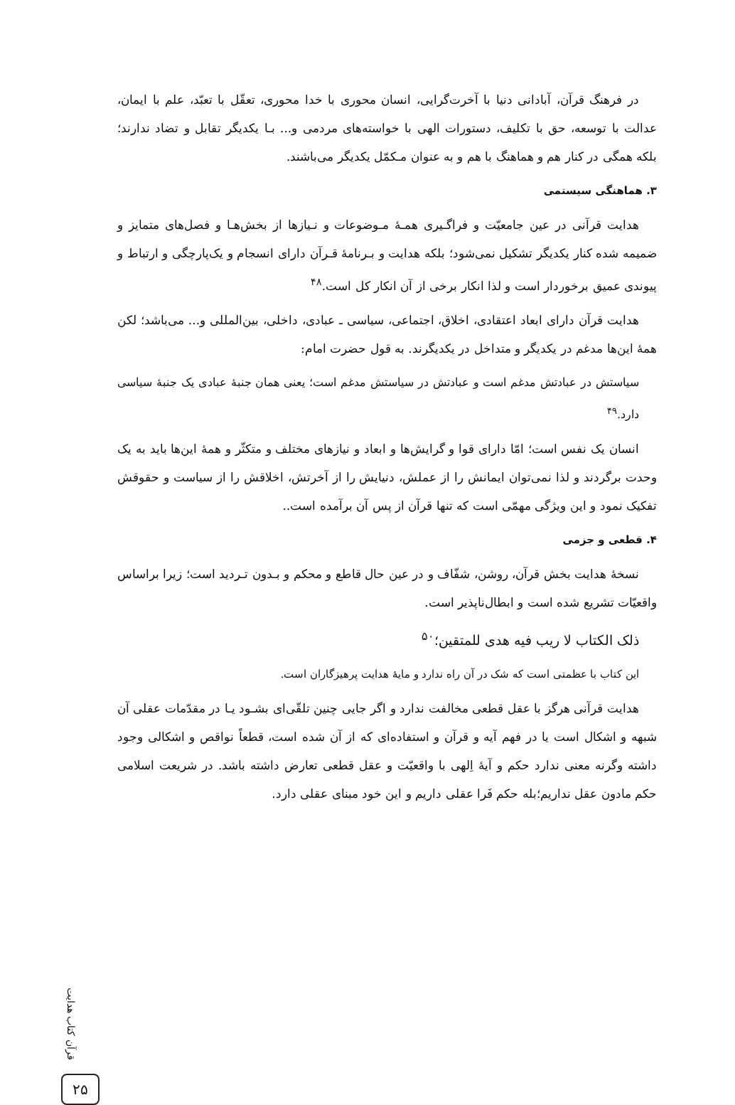در فرهنگ قرآن، آبادانی دنیا با آخرت‌گرایی، انسان محوری با خدا محوری، تعقّل با تعبّد، علم با ایمان، عدالت با توسعه، حق با تکلیف، دستورات الهی با خواسته‌های مردمی و... بـا یکدیگر تقابل و تضاد ندارند؛ بلکه همگی در کنار هم و هماهنگ با هم و به عنوان مـکمّل یکدیگر می‌باشند.
۳. هماهنگی سیستمی
هدایت قرآنی در عین جامعیّت و فراگـیری همـهٔ مـوضوعات و نـیازها از بخش‌هـا و فصل‌های متمایز و ضمیمه شده کنار یکدیگر تشکیل نمی‌شود؛ بلکه هدایت و بـرنامهٔ قـرآن دارای انسجام و یک‌پارچگی و ارتباط و پیوندی عمیق برخوردار است و لذا انکار برخی از آن انکار کل است.<sup>۴۸</sup>
هدایت قرآن دارای ابعاد اعتقادی، اخلاق، اجتماعی، سیاسی ـ عبادی، داخلی، بین‌المللی و... می‌باشد؛ لکن همهٔ این‌ها مدغم در یکدیگر و متداخل در یکدیگرند. به قول حضرت امام:
سیاستش در عبادتش مدغم است و عبادتش در سیاستش مدغم است؛ یعنی همان جنبهٔ عبادی یک جنبهٔ سیاسی دارد.<sup>۴۹</sup>
انسان یک نفس است؛ امّا دارای قوا و گرایش‌ها و ابعاد و نیازهای مختلف و متکثّر و همهٔ این‌ها باید به یک وحدت برگردند و لذا نمی‌توان ایمانش را از عملش، دنیایش را از آخرتش، اخلاقش را از سیاست و حقوقش تفکیک نمود و این ویژگی مهمّی است که تنها قرآن از پس آن برآمده است..
۴. قطعی و جزمی
نسخهٔ هدایت بخش قرآن، روشن، شفّاف و در عین حال قاطع و محکم و بـدون تـردید است؛ زیرا براساس واقعیّات تشریع شده است و ابطال‌ناپذیر است.
ذلک الکتاب لا ریب فیه هدی للمتقین؛<sup>۵۰</sup>
این کتاب با عظمتی است که شک در آن راه ندارد و مایهٔ هدایت پرهیزگاران است.
هدایت قرآنی هرگز با عقل قطعی مخالفت ندارد و اگر جایی چنین تلقّی‌ای بشـود یـا در مقدّمات عقلی آن شبهه و اشکال است یا در فهم آیه و قرآن و استفاده‌ای که از آن شده است، قطعاً نواقص و اشکالی وجود داشته وگرنه معنی ندارد حکم و آیهٔ اِلهی با واقعیّت و عقل قطعی تعارض داشته باشد. در شریعت اسلامی حکم مادون عقل نداریم؛بله حکم فَرا عقلی داریم و این خود مبنای عقلی دارد.
قرآن کتاب هدایت
۲۵